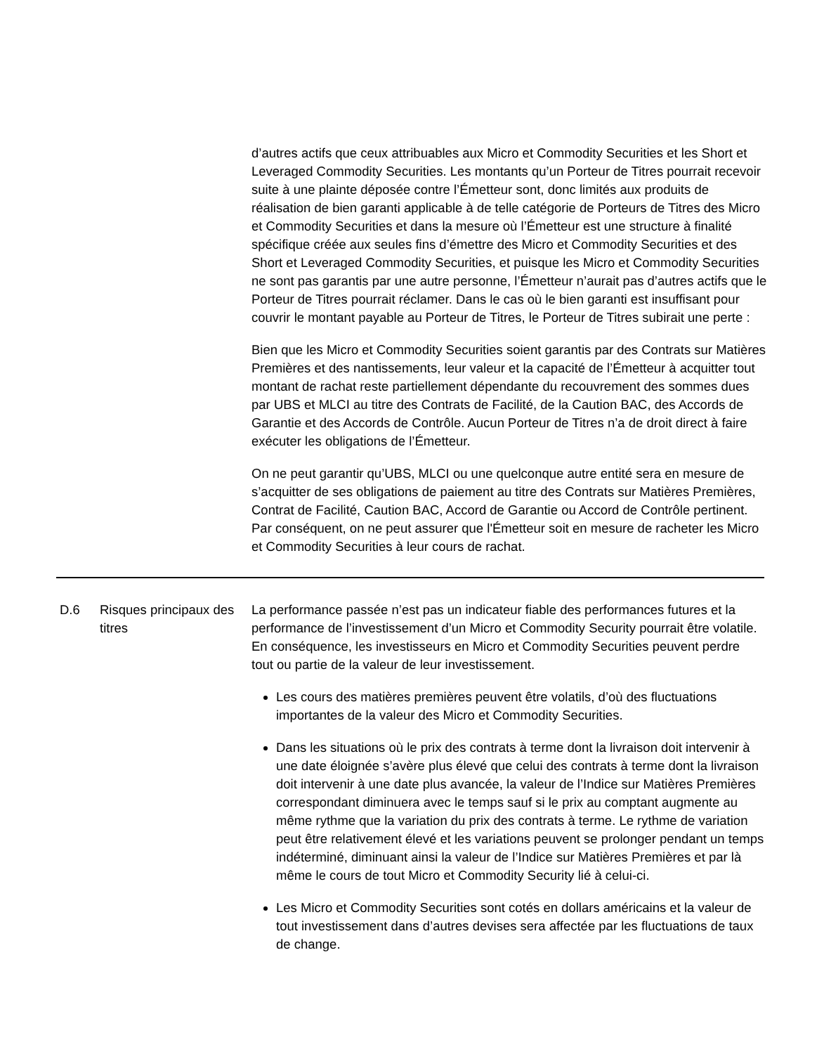d’autres actifs que ceux attribuables aux Micro et Commodity Securities et les Short et Leveraged Commodity Securities. Les montants qu’un Porteur de Titres pourrait recevoir suite à une plainte déposée contre l’Émetteur sont, donc limités aux produits de réalisation de bien garanti applicable à de telle catégorie de Porteurs de Titres des Micro et Commodity Securities et dans la mesure où l’Émetteur est une structure à finalité spécifique créée aux seules fins d’émettre des Micro et Commodity Securities et des Short et Leveraged Commodity Securities, et puisque les Micro et Commodity Securities ne sont pas garantis par une autre personne, l’Émetteur n’aurait pas d’autres actifs que le Porteur de Titres pourrait réclamer. Dans le cas où le bien garanti est insuffisant pour couvrir le montant payable au Porteur de Titres, le Porteur de Titres subirait une perte :
Bien que les Micro et Commodity Securities soient garantis par des Contrats sur Matières Premières et des nantissements, leur valeur et la capacité de l’Émetteur à acquitter tout montant de rachat reste partiellement dépendante du recouvrement des sommes dues par UBS et MLCI au titre des Contrats de Facilité, de la Caution BAC, des Accords de Garantie et des Accords de Contrôle. Aucun Porteur de Titres n’a de droit direct à faire exécuter les obligations de l’Émetteur.
On ne peut garantir qu’UBS, MLCI ou une quelconque autre entité sera en mesure de s’acquitter de ses obligations de paiement au titre des Contrats sur Matières Premières, Contrat de Facilité, Caution BAC, Accord de Garantie ou Accord de Contrôle pertinent. Par conséquent, on ne peut assurer que l'Émetteur soit en mesure de racheter les Micro et Commodity Securities à leur cours de rachat.
| D.6 | Risques principaux des titres | La performance passée n’est pas un indicateur fiable des performances futures et la performance de l’investissement d’un Micro et Commodity Security pourrait être volatile. En conséquence, les investisseurs en Micro et Commodity Securities peuvent perdre tout ou partie de la valeur de leur investissement. Les cours des matières premières peuvent être volatils, d’où des fluctuations importantes de la valeur des Micro et Commodity Securities. Dans les situations où le prix des contrats à terme dont la livraison doit intervenir à une date éloignée s’avère plus élevé que celui des contrats à terme dont la livraison doit intervenir à une date plus avancée, la valeur de l’Indice sur Matières Premières correspondant diminuera avec le temps sauf si le prix au comptant augmente au même rythme que la variation du prix des contrats à terme. Le rythme de variation peut être relativement élevé et les variations peuvent se prolonger pendant un temps indéterminé, diminuant ainsi la valeur de l’Indice sur Matières Premières et par là même le cours de tout Micro et Commodity Security lié à celui-ci. Les Micro et Commodity Securities sont cotés en dollars américains et la valeur de tout investissement dans d’autres devises sera affectée par les fluctuations de taux de change. |